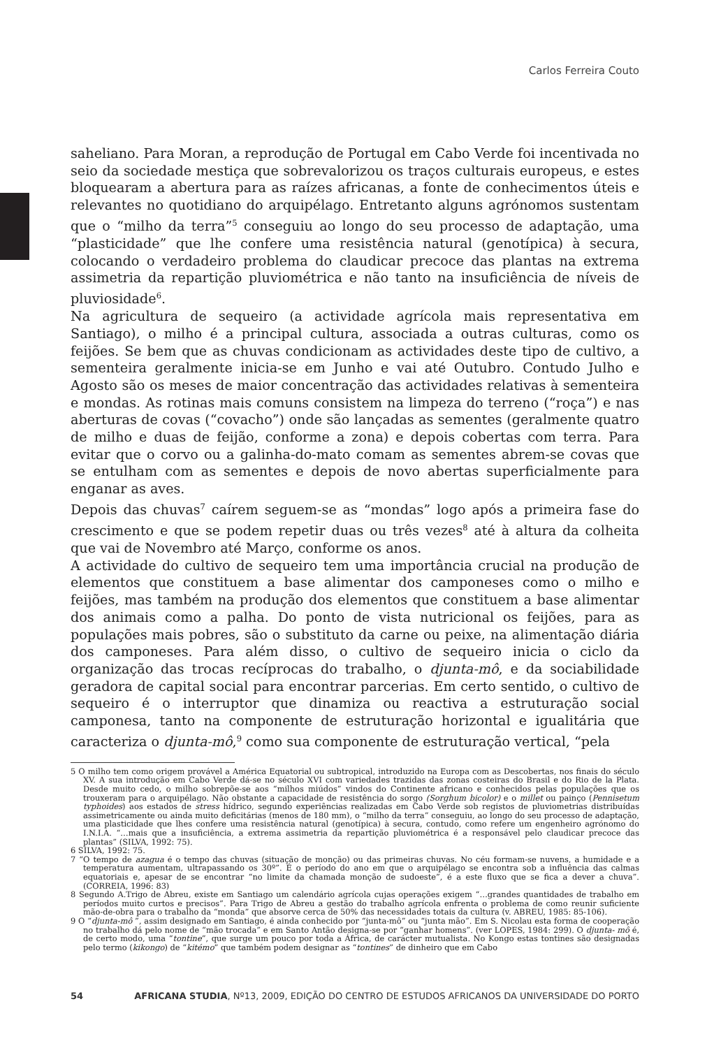Carlos Ferreira Couto
saheliano. Para Moran, a reprodução de Portugal em Cabo Verde foi incentivada no seio da sociedade mestiça que sobrevalorizou os traços culturais europeus, e estes bloquearam a abertura para as raízes africanas, a fonte de conhecimentos úteis e relevantes no quotidiano do arquipélago. Entretanto alguns agrónomos sustentam que o “milho da terra”<sup>5</sup> conseguiu ao longo do seu processo de adaptação, uma “plasticidade” que lhe confere uma resistência natural (genotípica) à secura, colocando o verdadeiro problema do claudicar precoce das plantas na extrema assimetria da repartição pluviométrica e não tanto na insuficiência de níveis de pluviosidade<sup>6</sup>.
Na agricultura de sequeiro (a actividade agrícola mais representativa em Santiago), o milho é a principal cultura, associada a outras culturas, como os feijões. Se bem que as chuvas condicionam as actividades deste tipo de cultivo, a sementeira geralmente inicia-se em Junho e vai até Outubro. Contudo Julho e Agosto são os meses de maior concentração das actividades relativas à sementeira e mondas. As rotinas mais comuns consistem na limpeza do terreno (“roça”) e nas aberturas de covas (“covacho”) onde são lançadas as sementes (geralmente quatro de milho e duas de feijão, conforme a zona) e depois cobertas com terra. Para evitar que o corvo ou a galinha-do-mato comam as sementes abrem-se covas que se entulham com as sementes e depois de novo abertas superficialmente para enganar as aves.
Depois das chuvas<sup>7</sup> caírem seguem-se as “mondas” logo após a primeira fase do crescimento e que se podem repetir duas ou três vezes<sup>8</sup> até à altura da colheita que vai de Novembro até Março, conforme os anos.
A actividade do cultivo de sequeiro tem uma importância crucial na produção de elementos que constituem a base alimentar dos camponeses como o milho e feijões, mas também na produção dos elementos que constituem a base alimentar dos animais como a palha. Do ponto de vista nutricional os feijões, para as populações mais pobres, são o substituto da carne ou peixe, na alimentação diária dos camponeses. Para além disso, o cultivo de sequeiro inicia o ciclo da organização das trocas recíprocas do trabalho, o djunta-mô, e da sociabilidade geradora de capital social para encontrar parcerias. Em certo sentido, o cultivo de sequeiro é o interruptor que dinamiza ou reactiva a estruturação social camponesa, tanto na componente de estruturação horizontal e igualitária que caracteriza o djunta-mô,<sup>9</sup> como sua componente de estruturação vertical, “pela
5 O milho tem como origem provável a América Equatorial ou subtropical, introduzido na Europa com as Descobertas, nos finais do século XV. A sua introdução em Cabo Verde dá-se no século XVI com variedades trazidas das zonas costeiras do Brasil e do Rio de la Plata. Desde muito cedo, o milho sobrepõe-se aos “milhos miúdos” vindos do Continente africano e conhecidos pelas populações que os trouxeram para o arquipélago. Não obstante a capacidade de resistência do sorgo (Sorghum bicolor) e o millet ou painço (Pennisetum typhoides) aos estados de stress hídrico, segundo experiências realizadas em Cabo Verde sob registos de pluviometrias distribuídas assimetricamente ou ainda muito deficitárias (menos de 180 mm), o “milho da terra” conseguiu, ao longo do seu processo de adaptação, uma plasticidade que lhes confere uma resistência natural (genotípica) à secura, contudo, como refere um engenheiro agrónomo do I.N.I.A. “…mais que a insuficiência, a extrema assimetria da repartição pluviométrica é a responsável pelo claudicar precoce das plantas” (SILVA, 1992: 75).
6 SILVA, 1992: 75.
7 “O tempo de azagua é o tempo das chuvas (situação de monção) ou das primeiras chuvas. No céu formam-se nuvens, a humidade e a temperatura aumentam, ultrapassando os 30º”. É o período do ano em que o arquipélago se encontra sob a influência das calmas equatoriais e, apesar de se encontrar “no limite da chamada monção de sudoeste”, é a este fluxo que se fica a dever a chuva”. (CORREIA, 1996: 83)
8 Segundo A.Trigo de Abreu, existe em Santiago um calendário agrícola cujas operações exigem “…grandes quantidades de trabalho em períodos muito curtos e precisos”. Para Trigo de Abreu a gestão do trabalho agrícola enfrenta o problema de como reunir suficiente mão-de-obra para o trabalho da “monda” que absorve cerca de 50% das necessidades totais da cultura (v. ABREU, 1985: 85-106).
9 O “djunta-mô ”, assim designado em Santiago, é ainda conhecido por “junta-mô” ou “junta mão”. Em S. Nicolau esta forma de cooperação no trabalho dá pelo nome de “mão trocada” e em Santo Antão designa-se por “ganhar homens”. (ver LOPES, 1984: 299). O djunta- mô é, de certo modo, uma “tontine”, que surge um pouco por toda a África, de carácter mutualista. No Kongo estas tontines são designadas pelo termo (kikongo) de “kitémo” que também podem designar as “tontines” de dinheiro que em Cabo
54 AFRICANA STUDIA, Nº13, 2009, EDIÇÃO DO CENTRO DE ESTUDOS AFRICANOS DA UNIVERSIDADE DO PORTO